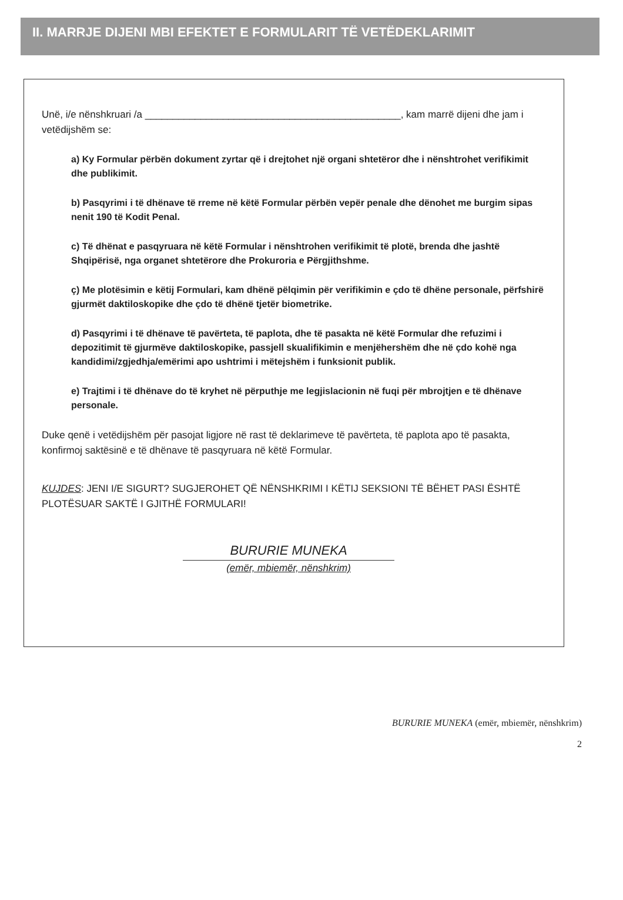II. MARRJE DIJENI MBI EFEKTET E FORMULARIT TË VETËDEKLARIMIT
Unë, i/e nënshkruari /a ______________________________________________, kam marrë dijeni dhe jam i vetëdijshëm se:
a) Ky Formular përbën dokument zyrtar që i drejtohet një organi shtetëror dhe i nënshtrohet verifikimit dhe publikimit.
b) Pasqyrimi i të dhënave të rreme në këtë Formular përbën vepër penale dhe dënohet me burgim sipas nenit 190 të Kodit Penal.
c) Të dhënat e pasqyruara në këtë Formular i nënshtrohen verifikimit të plotë, brenda dhe jashtë Shqipërisë, nga organet shtetërore dhe Prokuroria e Përgjithshme.
ç) Me plotësimin e këtij Formulari, kam dhënë pëlqimin për verifikimin e çdo të dhëne personale, përfshirë gjurmët daktiloskopike dhe çdo të dhënë tjetër biometrike.
d) Pasqyrimi i të dhënave të pavërteta, të paplota, dhe të pasakta në këtë Formular dhe refuzimi i depozitimit të gjurmëve daktiloskopike, passjell skualifikimin e menjëhershëm dhe në çdo kohë nga kandidimi/zgjedhja/emërimi apo ushtrimi i mëtejshëm i funksionit publik.
e) Trajtimi i të dhënave do të kryhet në përputhje me legjislacionin në fuqi për mbrojtjen e të dhënave personale.
Duke qenë i vetëdijshëm për pasojat ligjore në rast të deklarimeve të pavërteta, të paplota apo të pasakta, konfirmoj saktësinë e të dhënave të pasqyruara në këtë Formular.
KUJDES: JENI I/E SIGURT? SUGJEROHET QË NËNSHKRIMI I KËTIJ SEKSIONI TË BËHET PASI ËSHTË PLOTËSUAR SAKTË I GJITHË FORMULARI!
BURURIE MUNEKA
(emër, mbiemër, nënshkrim)
BURURIE MUNEKA (emër, mbiemër, nënshkrim)
2